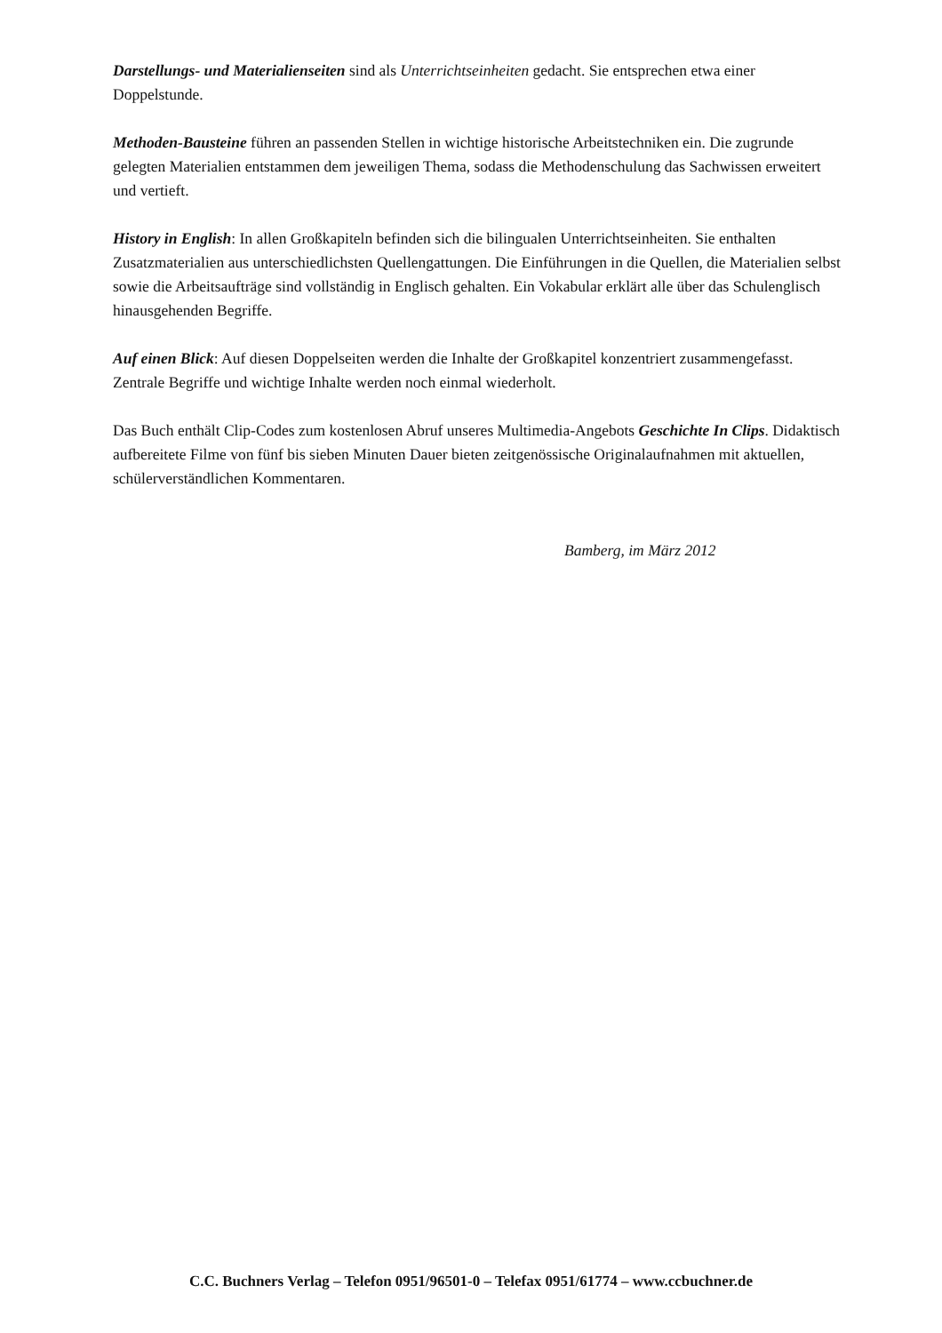Darstellungs- und Materialienseiten sind als Unterrichtseinheiten gedacht. Sie entsprechen etwa einer Doppelstunde.
Methoden-Bausteine führen an passenden Stellen in wichtige historische Arbeitstechniken ein. Die zugrunde gelegten Materialien entstammen dem jeweiligen Thema, sodass die Methodenschulung das Sachwissen erweitert und vertieft.
History in English: In allen Großkapiteln befinden sich die bilingualen Unterrichtseinheiten. Sie enthalten Zusatzmaterialien aus unterschiedlichsten Quellengattungen. Die Einführungen in die Quellen, die Materialien selbst sowie die Arbeitsaufträge sind vollständig in Englisch gehalten. Ein Vokabular erklärt alle über das Schulenglisch hinausgehenden Begriffe.
Auf einen Blick: Auf diesen Doppelseiten werden die Inhalte der Großkapitel konzentriert zusammengefasst. Zentrale Begriffe und wichtige Inhalte werden noch einmal wiederholt.
Das Buch enthält Clip-Codes zum kostenlosen Abruf unseres Multimedia-Angebots Geschichte In Clips. Didaktisch aufbereitete Filme von fünf bis sieben Minuten Dauer bieten zeitgenössische Originalaufnahmen mit aktuellen, schülerverständlichen Kommentaren.
Bamberg, im März 2012
C.C. Buchners Verlag – Telefon 0951/96501-0 – Telefax 0951/61774 – www.ccbuchner.de